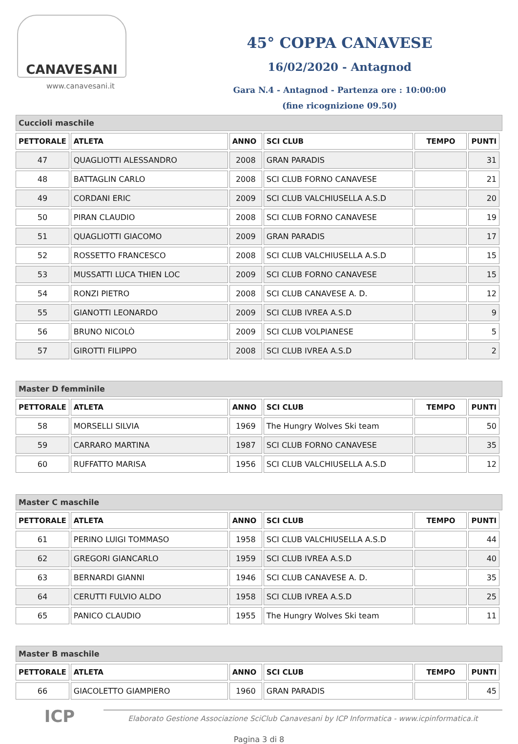CANAVESANI
www.canavesani.it
45° COPPA CANAVESE
16/02/2020 - Antagnod
Gara N.4 - Antagnod - Partenza ore : 10:00:00
(fine ricognizione 09.50)
Cuccioli maschile
| PETTORALE | ATLETA | ANNO | SCI CLUB | TEMPO | PUNTI |
| --- | --- | --- | --- | --- | --- |
| 47 | QUAGLIOTTI ALESSANDRO | 2008 | GRAN PARADIS | | 31 |
| 48 | BATTAGLIN CARLO | 2008 | SCI CLUB FORNO CANAVESE | | 21 |
| 49 | CORDANI ERIC | 2009 | SCI CLUB VALCHIUSELLA A.S.D | | 20 |
| 50 | PIRAN CLAUDIO | 2008 | SCI CLUB FORNO CANAVESE | | 19 |
| 51 | QUAGLIOTTI GIACOMO | 2009 | GRAN PARADIS | | 17 |
| 52 | ROSSETTO FRANCESCO | 2008 | SCI CLUB VALCHIUSELLA A.S.D | | 15 |
| 53 | MUSSATTI LUCA THIEN LOC | 2009 | SCI CLUB FORNO CANAVESE | | 15 |
| 54 | RONZI PIETRO | 2008 | SCI CLUB CANAVESE A. D. | | 12 |
| 55 | GIANOTTI LEONARDO | 2009 | SCI CLUB IVREA A.S.D | | 9 |
| 56 | BRUNO NICOLÒ | 2009 | SCI CLUB VOLPIANESE | | 5 |
| 57 | GIROTTI FILIPPO | 2008 | SCI CLUB IVREA A.S.D | | 2 |
Master D femminile
| PETTORALE | ATLETA | ANNO | SCI CLUB | TEMPO | PUNTI |
| --- | --- | --- | --- | --- | --- |
| 58 | MORSELLI SILVIA | 1969 | The Hungry Wolves Ski team | | 50 |
| 59 | CARRARO MARTINA | 1987 | SCI CLUB FORNO CANAVESE | | 35 |
| 60 | RUFFATTO MARISA | 1956 | SCI CLUB VALCHIUSELLA A.S.D | | 12 |
Master C maschile
| PETTORALE | ATLETA | ANNO | SCI CLUB | TEMPO | PUNTI |
| --- | --- | --- | --- | --- | --- |
| 61 | PERINO LUIGI TOMMASO | 1958 | SCI CLUB VALCHIUSELLA A.S.D | | 44 |
| 62 | GREGORI GIANCARLO | 1959 | SCI CLUB IVREA A.S.D | | 40 |
| 63 | BERNARDI GIANNI | 1946 | SCI CLUB CANAVESE A. D. | | 35 |
| 64 | CERUTTI FULVIO ALDO | 1958 | SCI CLUB IVREA A.S.D | | 25 |
| 65 | PANICO CLAUDIO | 1955 | The Hungry Wolves Ski team | | 11 |
Master B maschile
| PETTORALE | ATLETA | ANNO | SCI CLUB | TEMPO | PUNTI |
| --- | --- | --- | --- | --- | --- |
| 66 | GIACOLETTO GIAMPIERO | 1960 | GRAN PARADIS | | 45 |
ICP
Elaborato Gestione Associazione SciClub Canavesani by ICP Informatica - www.icpinformatica.it
Pagina 3 di 8